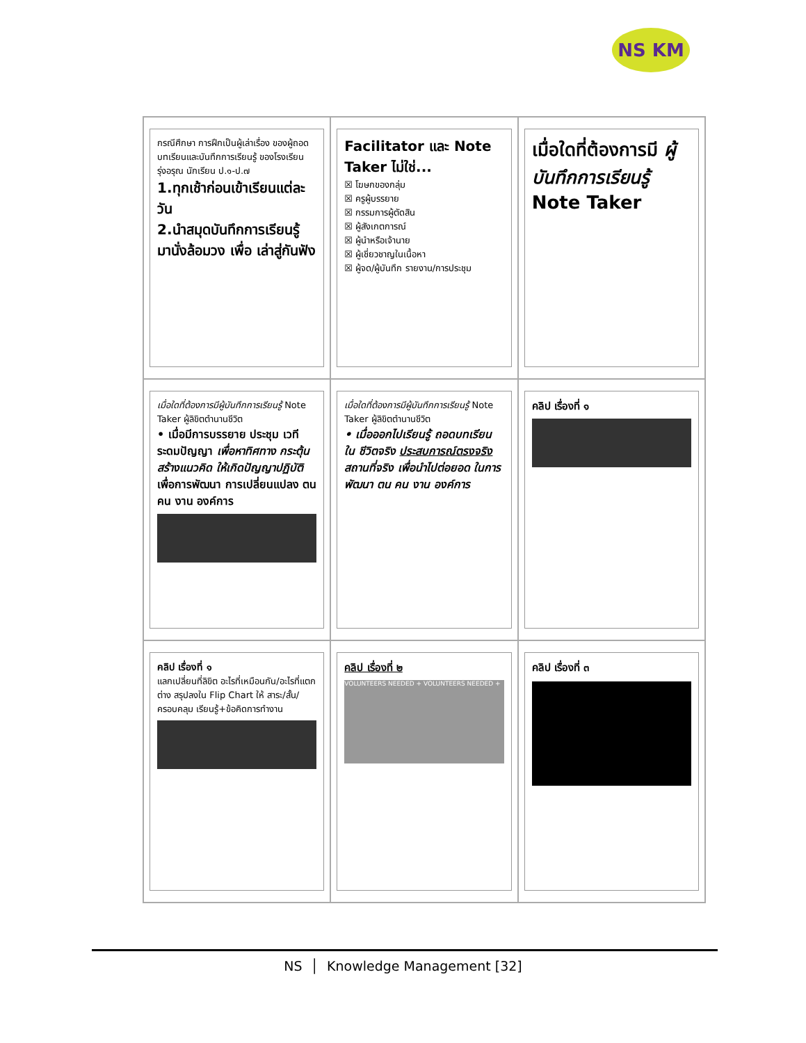NS KM
กรณีศึกษา การฝึกเป็นผู้เล่าเรื่อง ของผู้ถอดบทเรียนและบันทึกการเรียนรู้ ของโรงเรียนรุ่งอรุณ นักเรียน ป.๑-ป.๗
1.ทุกเช้าก่อนเข้าเรียนแต่ละวัน
2.นำสมุดบันทึกการเรียนรู้ มานั่งล้อมวง เพื่อ เล่าสู่กันฟัง
Facilitator และ Note Taker ไม่ใช่...
☒ โฆษกของกลุ่ม
☒ ครูผู้บรรยาย
☒ กรรมการผู้ตัดสิน
☒ ผู้สังเกตการณ์
☒ ผู้นำหรือเจ้านาย
☒ ผู้เชี่ยวชาญในเนื้อหา
☒ ผู้จด/ผู้บันทึก รายงาน/การประชุม
เมื่อใดที่ต้องการมี ผู้บันทึกการเรียนรู้ Note Taker
เมื่อใดที่ต้องการมีผู้บันทึกการเรียนรู้ Note Taker ผู้ลิขิตตำนานชีวิต
• เมื่อมีการบรรยาย ประชุม เวที ระดมปัญญา เพื่อหาทิศทาง กระตุ้น สร้างแนวคิด ให้เกิดปัญญาปฏิบัติ เพื่อการพัฒนา การเปลี่ยนแปลง ตน คน งาน องค์การ
เมื่อใดที่ต้องการมีผู้บันทึกการเรียนรู้ Note Taker ผู้ลิขิตตำนานชีวิต
• เมื่อออกไปเรียนรู้ ถอดบทเรียน ใน ชีวิตจริง ประสบการณ์ตรงจริง สถานที่จริง เพื่อนำไปต่อยอด ในการ พัฒนา ตน คน งาน องค์การ
คลิป เรื่องที่ ๑
คลิป เรื่องที่ ๑
แลกเปลี่ยนที่ลิขิต อะไรที่เหมือนกัน/อะไรที่แตกต่าง สรุปลงใน Flip Chart ให้ สาระ/สั้น/ครอบคลุม เรียนรู้+ข้อคิดการทำงาน
คลิป เรื่องที่ ๒
VOLUNTEERS NEEDED + VOLUNTEERS NEEDED +
คลิป เรื่องที่ ๓
NS │ Knowledge Management [32]